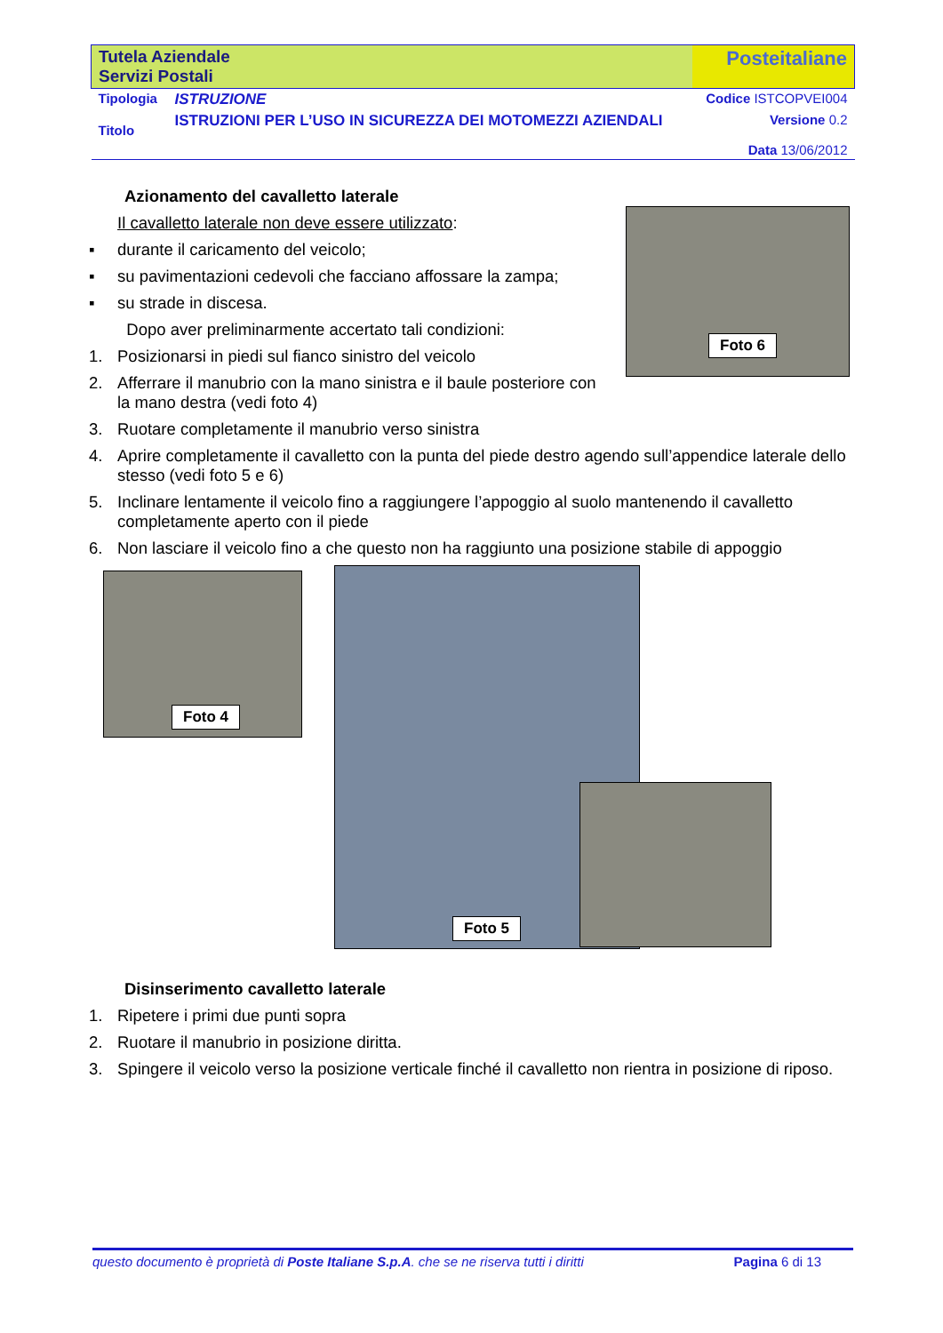| Tutela Aziendale Servizi Postali | | Posteitaliane |
| Tipologia | ISTRUZIONE | Codice ISTCOPVEI004 |
| Titolo | ISTRUZIONI PER L’USO IN SICUREZZA DEI MOTOMEZZI AZIENDALI | Versione 0.2 Data 13/06/2012 |
Azionamento del cavalletto laterale
Il cavalletto laterale non deve essere utilizzato:
▪ durante il caricamento del veicolo;
▪ su pavimentazioni cedevoli che facciano affossare la zampa;
▪ su strade in discesa.
Dopo aver preliminarmente accertato tali condizioni:
1. Posizionarsi in piedi sul fianco sinistro del veicolo
2. Afferrare il manubrio con la mano sinistra e il baule posteriore con la mano destra (vedi foto 4)
Foto 6
3. Ruotare completamente il manubrio verso sinistra
4. Aprire completamente il cavalletto con la punta del piede destro agendo sull’appendice laterale dello stesso (vedi foto 5 e 6)
5. Inclinare lentamente il veicolo fino a raggiungere l’appoggio al suolo mantenendo il cavalletto completamente aperto con il piede
6. Non lasciare il veicolo fino a che questo non ha raggiunto una posizione stabile di appoggio
Foto 4
Foto 5
Disinserimento cavalletto laterale
1. Ripetere i primi due punti sopra
2. Ruotare il manubrio in posizione diritta.
3. Spingere il veicolo verso la posizione verticale finché il cavalletto non rientra in posizione di riposo.
questo documento è proprietà di Poste Italiane S.p.A. che se ne riserva tutti i diritti Pagina 6 di 13